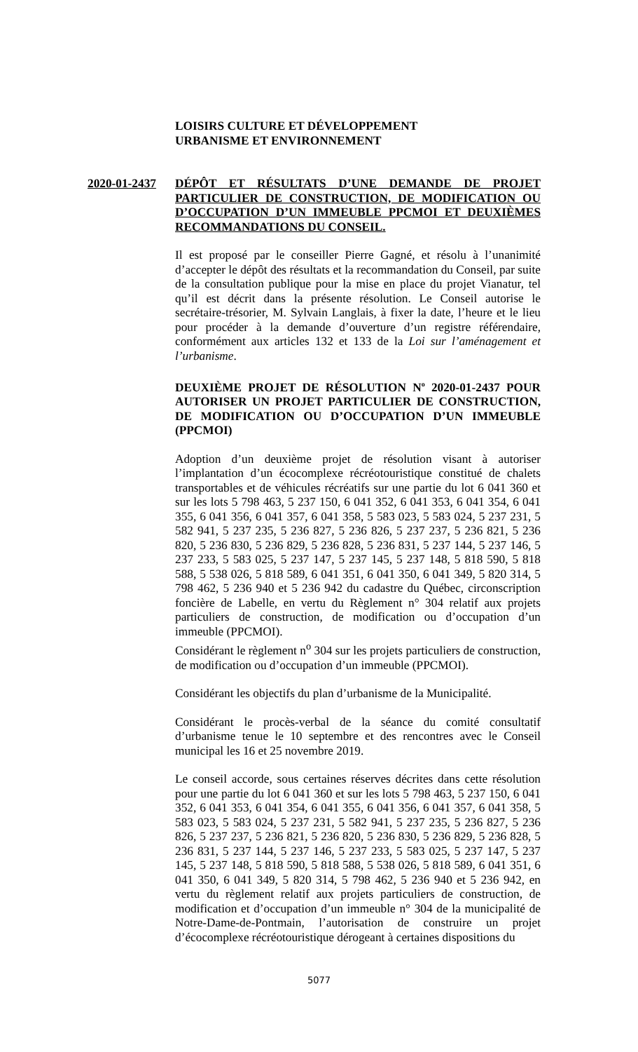LOISIRS CULTURE ET DÉVELOPPEMENT
URBANISME ET ENVIRONNEMENT
2020-01-2437
DÉPÔT ET RÉSULTATS D’UNE DEMANDE DE PROJET PARTICULIER DE CONSTRUCTION, DE MODIFICATION OU D’OCCUPATION D’UN IMMEUBLE PPCMOI ET DEUXIÈMES RECOMMANDATIONS DU CONSEIL.
Il est proposé par le conseiller Pierre Gagné, et résolu à l’unanimité d’accepter le dépôt des résultats et la recommandation du Conseil, par suite de la consultation publique pour la mise en place du projet Vianatur, tel qu’il est décrit dans la présente résolution. Le Conseil autorise le secrétaire-trésorier, M. Sylvain Langlais, à fixer la date, l’heure et le lieu pour procéder à la demande d’ouverture d’un registre référendaire, conformément aux articles 132 et 133 de la Loi sur l’aménagement et l’urbanisme.
DEUXIÈME PROJET DE RÉSOLUTION N<sup>o</sup> 2020-01-2437 POUR AUTORISER UN PROJET PARTICULIER DE CONSTRUCTION, DE MODIFICATION OU D’OCCUPATION D’UN IMMEUBLE (PPCMOI)
Adoption d’un deuxième projet de résolution visant à autoriser l’implantation d’un écocomplexe récréotouristique constitué de chalets transportables et de véhicules récréatifs sur une partie du lot 6 041 360 et sur les lots 5 798 463, 5 237 150, 6 041 352, 6 041 353, 6 041 354, 6 041 355, 6 041 356, 6 041 357, 6 041 358, 5 583 023, 5 583 024, 5 237 231, 5 582 941, 5 237 235, 5 236 827, 5 236 826, 5 237 237, 5 236 821, 5 236 820, 5 236 830, 5 236 829, 5 236 828, 5 236 831, 5 237 144, 5 237 146, 5 237 233, 5 583 025, 5 237 147, 5 237 145, 5 237 148, 5 818 590, 5 818 588, 5 538 026, 5 818 589, 6 041 351, 6 041 350, 6 041 349, 5 820 314, 5 798 462, 5 236 940 et 5 236 942 du cadastre du Québec, circonscription foncière de Labelle, en vertu du Règlement n° 304 relatif aux projets particuliers de construction, de modification ou d’occupation d’un immeuble (PPCMOI).
Considérant le règlement n<sup>o</sup> 304 sur les projets particuliers de construction, de modification ou d’occupation d’un immeuble (PPCMOI).
Considérant les objectifs du plan d’urbanisme de la Municipalité.
Considérant le procès-verbal de la séance du comité consultatif d’urbanisme tenue le 10 septembre et des rencontres avec le Conseil municipal les 16 et 25 novembre 2019.
Le conseil accorde, sous certaines réserves décrites dans cette résolution pour une partie du lot 6 041 360 et sur les lots 5 798 463, 5 237 150, 6 041 352, 6 041 353, 6 041 354, 6 041 355, 6 041 356, 6 041 357, 6 041 358, 5 583 023, 5 583 024, 5 237 231, 5 582 941, 5 237 235, 5 236 827, 5 236 826, 5 237 237, 5 236 821, 5 236 820, 5 236 830, 5 236 829, 5 236 828, 5 236 831, 5 237 144, 5 237 146, 5 237 233, 5 583 025, 5 237 147, 5 237 145, 5 237 148, 5 818 590, 5 818 588, 5 538 026, 5 818 589, 6 041 351, 6 041 350, 6 041 349, 5 820 314, 5 798 462, 5 236 940 et 5 236 942, en vertu du règlement relatif aux projets particuliers de construction, de modification et d’occupation d’un immeuble n° 304 de la municipalité de Notre-Dame-de-Pontmain, l’autorisation de construire un projet d’écocomplexe récréotouristique dérogeant à certaines dispositions du
5077